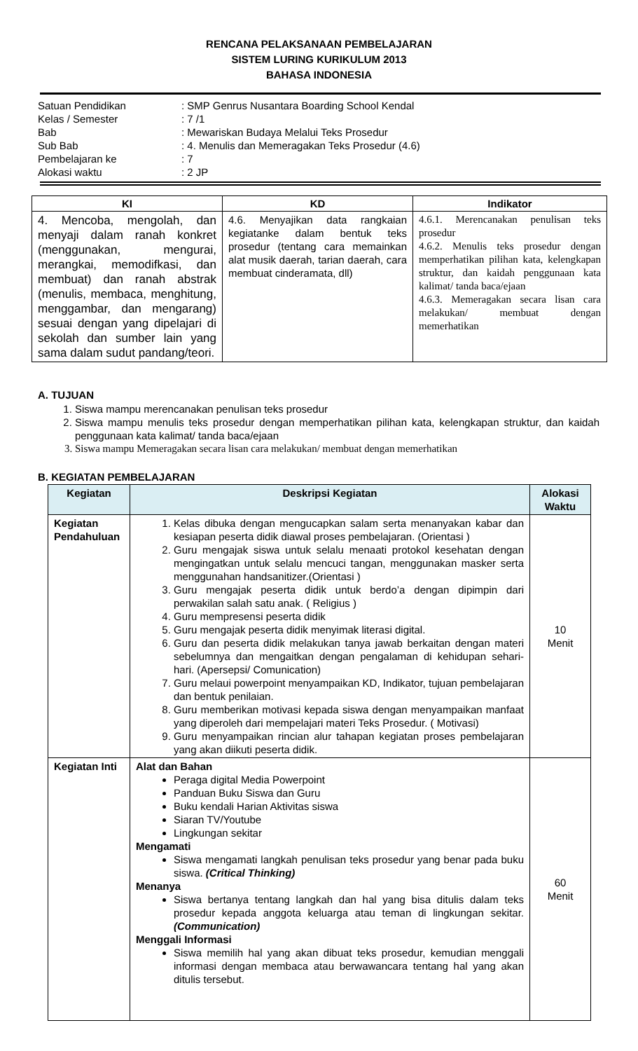RENCANA PELAKSANAAN PEMBELAJARAN
SISTEM LURING KURIKULUM 2013
BAHASA INDONESIA
| Satuan Pendidikan | : SMP Genrus Nusantara Boarding School Kendal |
| Kelas / Semester | : 7 /1 |
| Bab | : Mewariskan Budaya Melalui Teks Prosedur |
| Sub Bab | : 4. Menulis dan Memeragakan Teks Prosedur (4.6) |
| Pembelajaran ke | : 7 |
| Alokasi waktu | : 2 JP |
| KI | KD | Indikator |
| --- | --- | --- |
| 4. Mencoba, mengolah, dan menyaji dalam ranah konkret (menggunakan, mengurai, merangkai, memodifkasi, dan membuat) dan ranah abstrak (menulis, membaca, menghitung, menggambar, dan mengarang) sesuai dengan yang dipelajari di sekolah dan sumber lain yang sama dalam sudut pandang/teori. | 4.6. Menyajikan data rangkaian kegiatanke dalam bentuk teks prosedur (tentang cara memainkan alat musik daerah, tarian daerah, cara membuat cinderamata, dll) | 4.6.1. Merencanakan penulisan teks prosedur 4.6.2. Menulis teks prosedur dengan memperhatikan pilihan kata, kelengkapan struktur, dan kaidah penggunaan kata kalimat/ tanda baca/ejaan 4.6.3. Memeragakan secara lisan cara melakukan/ membuat dengan memerhatikan |
A. TUJUAN
1. Siswa mampu merencanakan penulisan teks prosedur
2. Siswa mampu menulis teks prosedur dengan memperhatikan pilihan kata, kelengkapan struktur, dan kaidah penggunaan kata kalimat/ tanda baca/ejaan
3. Siswa mampu Memeragakan secara lisan cara melakukan/ membuat dengan memerhatikan
B. KEGIATAN PEMBELAJARAN
| Kegiatan | Deskripsi Kegiatan | Alokasi Waktu |
| --- | --- | --- |
| Kegiatan Pendahuluan | 1. Kelas dibuka dengan mengucapkan salam serta menanyakan kabar dan kesiapan peserta didik diawal proses pembelajaran. (Orientasi ) 2. Guru mengajak siswa untuk selalu menaati protokol kesehatan dengan mengingatkan untuk selalu mencuci tangan, menggunakan masker serta menggunahan handsanitizer.(Orientasi ) 3. Guru mengajak peserta didik untuk berdo’a dengan dipimpin dari perwakilan salah satu anak. ( Religius ) 4. Guru mempresensi peserta didik 5. Guru mengajak peserta didik menyimak literasi digital. 6. Guru dan peserta didik melakukan tanya jawab berkaitan dengan materi sebelumnya dan mengaitkan dengan pengalaman di kehidupan sehari-hari. (Apersepsi/ Comunication) 7. Guru melaui powerpoint menyampaikan KD, Indikator, tujuan pembelajaran dan bentuk penilaian. 8. Guru memberikan motivasi kepada siswa dengan menyampaikan manfaat yang diperoleh dari mempelajari materi Teks Prosedur. ( Motivasi) 9. Guru menyampaikan rincian alur tahapan kegiatan proses pembelajaran yang akan diikuti peserta didik. | 10 Menit |
| Kegiatan Inti | Alat dan Bahan Peraga digital Media Powerpoint Panduan Buku Siswa dan Guru Buku kendali Harian Aktivitas siswa Siaran TV/Youtube Lingkungan sekitar Mengamati Siswa mengamati langkah penulisan teks prosedur yang benar pada buku siswa. (Critical Thinking) Menanya Siswa bertanya tentang langkah dan hal yang bisa ditulis dalam teks prosedur kepada anggota keluarga atau teman di lingkungan sekitar. (Communication) Menggali Informasi Siswa memilih hal yang akan dibuat teks prosedur, kemudian menggali informasi dengan membaca atau berwawancara tentang hal yang akan ditulis tersebut. | 60 Menit |